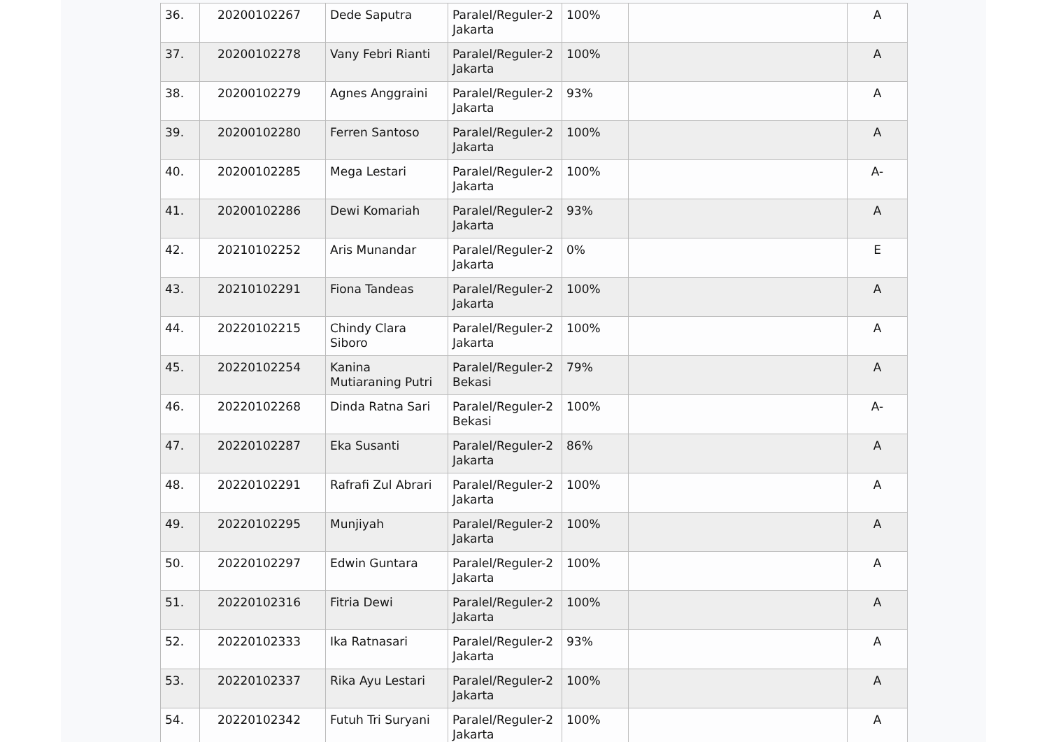| 36. | 20200102267 | Dede Saputra | Paralel/Reguler-2 Jakarta | 100% | | A |
| 37. | 20200102278 | Vany Febri Rianti | Paralel/Reguler-2 Jakarta | 100% | | A |
| 38. | 20200102279 | Agnes Anggraini | Paralel/Reguler-2 Jakarta | 93% | | A |
| 39. | 20200102280 | Ferren Santoso | Paralel/Reguler-2 Jakarta | 100% | | A |
| 40. | 20200102285 | Mega Lestari | Paralel/Reguler-2 Jakarta | 100% | | A- |
| 41. | 20200102286 | Dewi Komariah | Paralel/Reguler-2 Jakarta | 93% | | A |
| 42. | 20210102252 | Aris Munandar | Paralel/Reguler-2 Jakarta | 0% | | E |
| 43. | 20210102291 | Fiona Tandeas | Paralel/Reguler-2 Jakarta | 100% | | A |
| 44. | 20220102215 | Chindy Clara Siboro | Paralel/Reguler-2 Jakarta | 100% | | A |
| 45. | 20220102254 | Kanina Mutiaraning Putri | Paralel/Reguler-2 Bekasi | 79% | | A |
| 46. | 20220102268 | Dinda Ratna Sari | Paralel/Reguler-2 Bekasi | 100% | | A- |
| 47. | 20220102287 | Eka Susanti | Paralel/Reguler-2 Jakarta | 86% | | A |
| 48. | 20220102291 | Rafrafi Zul Abrari | Paralel/Reguler-2 Jakarta | 100% | | A |
| 49. | 20220102295 | Munjiyah | Paralel/Reguler-2 Jakarta | 100% | | A |
| 50. | 20220102297 | Edwin Guntara | Paralel/Reguler-2 Jakarta | 100% | | A |
| 51. | 20220102316 | Fitria Dewi | Paralel/Reguler-2 Jakarta | 100% | | A |
| 52. | 20220102333 | Ika Ratnasari | Paralel/Reguler-2 Jakarta | 93% | | A |
| 53. | 20220102337 | Rika Ayu Lestari | Paralel/Reguler-2 Jakarta | 100% | | A |
| 54. | 20220102342 | Futuh Tri Suryani | Paralel/Reguler-2 Jakarta | 100% | | A |